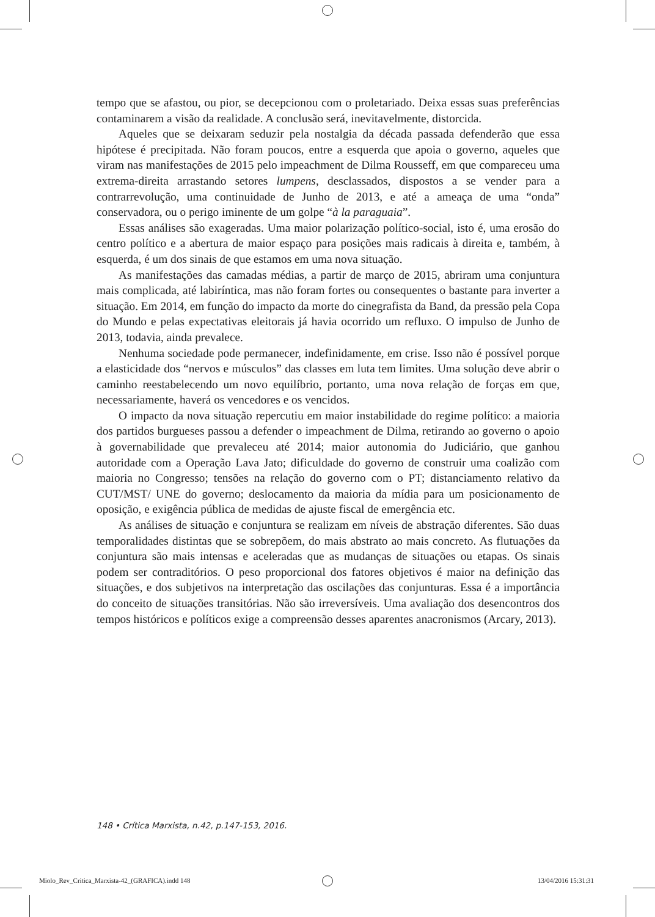tempo que se afastou, ou pior, se decepcionou com o proletariado. Deixa essas suas preferências contaminarem a visão da realidade. A conclusão será, inevitavelmente, distorcida.
Aqueles que se deixaram seduzir pela nostalgia da década passada defenderão que essa hipótese é precipitada. Não foram poucos, entre a esquerda que apoia o governo, aqueles que viram nas manifestações de 2015 pelo impeachment de Dilma Rousseff, em que compareceu uma extrema-direita arrastando setores lumpens, desclassados, dispostos a se vender para a contrarrevolução, uma continuidade de Junho de 2013, e até a ameaça de uma “onda” conservadora, ou o perigo iminente de um golpe “à la paraguaia”.
Essas análises são exageradas. Uma maior polarização político-social, isto é, uma erosão do centro político e a abertura de maior espaço para posições mais radicais à direita e, também, à esquerda, é um dos sinais de que estamos em uma nova situação.
As manifestações das camadas médias, a partir de março de 2015, abriram uma conjuntura mais complicada, até labiríntica, mas não foram fortes ou consequentes o bastante para inverter a situação. Em 2014, em função do impacto da morte do cinegrafista da Band, da pressão pela Copa do Mundo e pelas expectativas eleitorais já havia ocorrido um refluxo. O impulso de Junho de 2013, todavia, ainda prevalece.
Nenhuma sociedade pode permanecer, indefinidamente, em crise. Isso não é possível porque a elasticidade dos “nervos e músculos” das classes em luta tem limites. Uma solução deve abrir o caminho reestabelecendo um novo equilíbrio, portanto, uma nova relação de forças em que, necessariamente, haverá os vencedores e os vencidos.
O impacto da nova situação repercutiu em maior instabilidade do regime político: a maioria dos partidos burgueses passou a defender o impeachment de Dilma, retirando ao governo o apoio à governabilidade que prevaleceu até 2014; maior autonomia do Judiciário, que ganhou autoridade com a Operação Lava Jato; dificuldade do governo de construir uma coalizão com maioria no Congresso; tensões na relação do governo com o PT; distanciamento relativo da CUT/MST/ UNE do governo; deslocamento da maioria da mídia para um posicionamento de oposição, e exigência pública de medidas de ajuste fiscal de emergência etc.
As análises de situação e conjuntura se realizam em níveis de abstração diferentes. São duas temporalidades distintas que se sobrepõem, do mais abstrato ao mais concreto. As flutuações da conjuntura são mais intensas e aceleradas que as mudanças de situações ou etapas. Os sinais podem ser contraditórios. O peso proporcional dos fatores objetivos é maior na definição das situações, e dos subjetivos na interpretação das oscilações das conjunturas. Essa é a importância do conceito de situações transitórias. Não são irreversíveis. Uma avaliação dos desencontros dos tempos históricos e políticos exige a compreensão desses aparentes anacronismos (Arcary, 2013).
148 • Crítica Marxista, n.42, p.147-153, 2016.
Miolo_Rev_Critica_Marxista-42_(GRAFICA).indd 148
13/04/2016 15:31:31